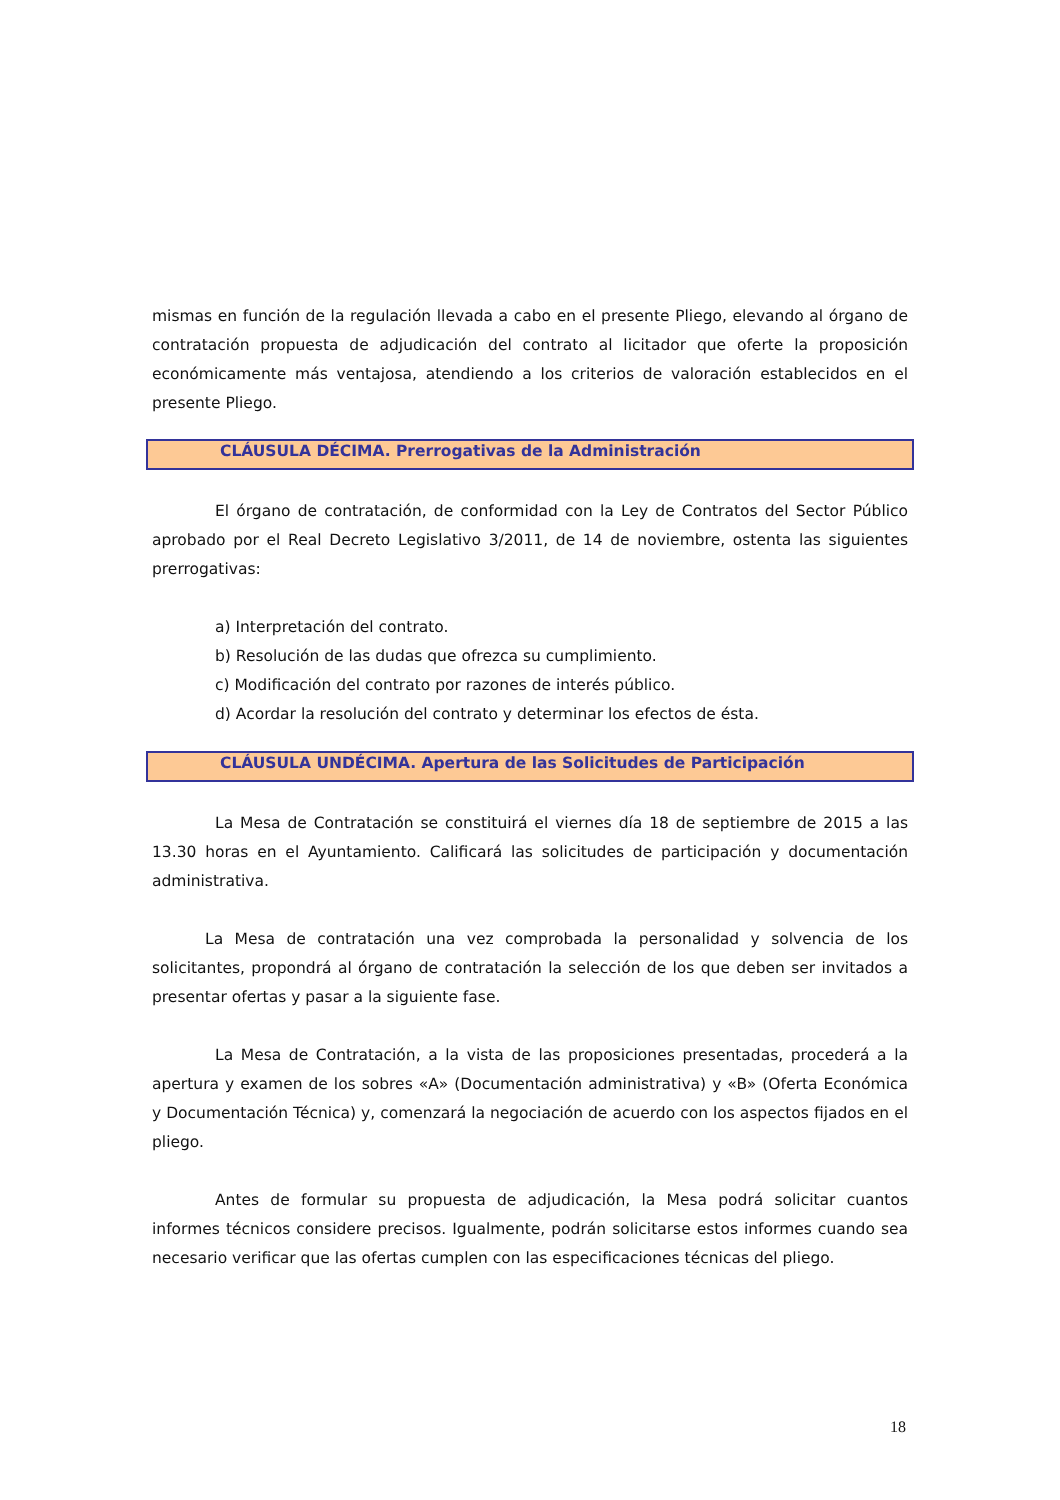mismas en función de la regulación llevada a cabo en el presente Pliego, elevando al órgano de contratación propuesta de adjudicación del contrato al licitador que oferte la proposición económicamente más ventajosa, atendiendo a los criterios de valoración establecidos en el presente Pliego.
CLÁUSULA DÉCIMA. Prerrogativas de la Administración
El órgano de contratación, de conformidad con la Ley de Contratos del Sector Público aprobado por el Real Decreto Legislativo 3/2011, de 14 de noviembre, ostenta las siguientes prerrogativas:
a) Interpretación del contrato.
b) Resolución de las dudas que ofrezca su cumplimiento.
c) Modificación del contrato por razones de interés público.
d) Acordar la resolución del contrato y determinar los efectos de ésta.
CLÁUSULA UNDÉCIMA. Apertura de las Solicitudes de Participación
La Mesa de Contratación se constituirá el viernes día 18 de septiembre de 2015 a las 13.30 horas en el Ayuntamiento. Calificará las solicitudes de participación y documentación administrativa.
La Mesa de contratación una vez comprobada la personalidad y solvencia de los solicitantes, propondrá al órgano de contratación la selección de los que deben ser invitados a presentar ofertas y pasar a la siguiente fase.
La Mesa de Contratación, a la vista de las proposiciones presentadas, procederá a la apertura y examen de los sobres «A» (Documentación administrativa) y «B» (Oferta Económica y Documentación Técnica) y, comenzará la negociación de acuerdo con los aspectos fijados en el pliego.
Antes de formular su propuesta de adjudicación, la Mesa podrá solicitar cuantos informes técnicos considere precisos. Igualmente, podrán solicitarse estos informes cuando sea necesario verificar que las ofertas cumplen con las especificaciones técnicas del pliego.
18